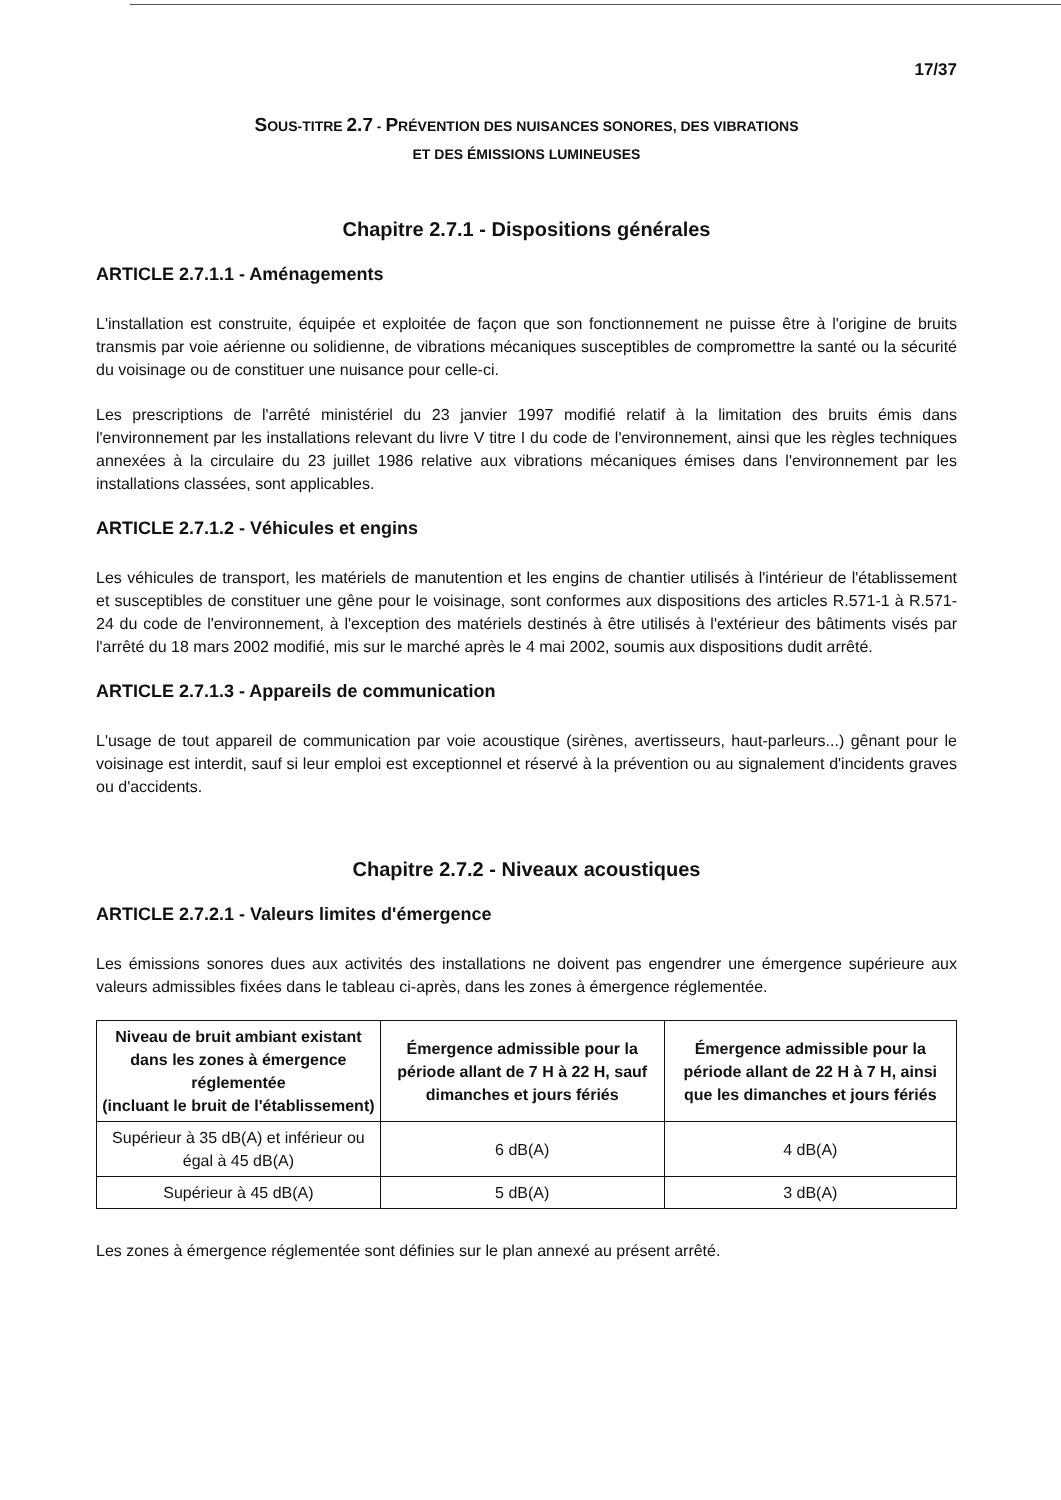17/37
SOUS-TITRE 2.7 - PRÉVENTION DES NUISANCES SONORES, DES VIBRATIONS
ET DES ÉMISSIONS LUMINEUSES
Chapitre 2.7.1 - Dispositions générales
ARTICLE 2.7.1.1 - Aménagements
L'installation est construite, équipée et exploitée de façon que son fonctionnement ne puisse être à l'origine de bruits transmis par voie aérienne ou solidienne, de vibrations mécaniques susceptibles de compromettre la santé ou la sécurité du voisinage ou de constituer une nuisance pour celle-ci.
Les prescriptions de l'arrêté ministériel du 23 janvier 1997 modifié relatif à la limitation des bruits émis dans l'environnement par les installations relevant du livre V titre I du code de l'environnement, ainsi que les règles techniques annexées à la circulaire du 23 juillet 1986 relative aux vibrations mécaniques émises dans l'environnement par les installations classées, sont applicables.
ARTICLE 2.7.1.2 - Véhicules et engins
Les véhicules de transport, les matériels de manutention et les engins de chantier utilisés à l'intérieur de l'établissement et susceptibles de constituer une gêne pour le voisinage, sont conformes aux dispositions des articles R.571-1 à R.571-24 du code de l'environnement, à l'exception des matériels destinés à être utilisés à l'extérieur des bâtiments visés par l'arrêté du 18 mars 2002 modifié, mis sur le marché après le 4 mai 2002, soumis aux dispositions dudit arrêté.
ARTICLE 2.7.1.3 - Appareils de communication
L'usage de tout appareil de communication par voie acoustique (sirènes, avertisseurs, haut-parleurs...) gênant pour le voisinage est interdit, sauf si leur emploi est exceptionnel et réservé à la prévention ou au signalement d'incidents graves ou d'accidents.
Chapitre 2.7.2 - Niveaux acoustiques
ARTICLE 2.7.2.1 - Valeurs limites d'émergence
Les émissions sonores dues aux activités des installations ne doivent pas engendrer une émergence supérieure aux valeurs admissibles fixées dans le tableau ci-après, dans les zones à émergence réglementée.
| Niveau de bruit ambiant existant dans les zones à émergence réglementée (incluant le bruit de l'établissement) | Émergence admissible pour la période allant de 7 H à 22 H, sauf dimanches et jours fériés | Émergence admissible pour la période allant de 22 H à 7 H, ainsi que les dimanches et jours fériés |
| --- | --- | --- |
| Supérieur à 35 dB(A) et inférieur ou égal à 45 dB(A) | 6 dB(A) | 4 dB(A) |
| Supérieur à 45 dB(A) | 5 dB(A) | 3 dB(A) |
Les zones à émergence réglementée sont définies sur le plan annexé au présent arrêté.